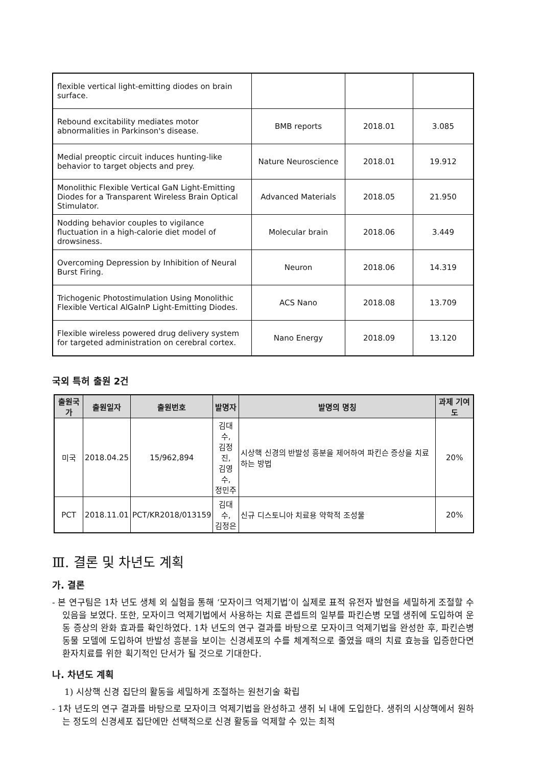| flexible vertical light-emitting diodes on brain surface. | | | |
| Rebound excitability mediates motor abnormalities in Parkinson's disease. | BMB reports | 2018.01 | 3.085 |
| Medial preoptic circuit induces hunting-like behavior to target objects and prey. | Nature Neuroscience | 2018.01 | 19.912 |
| Monolithic Flexible Vertical GaN Light-Emitting Diodes for a Transparent Wireless Brain Optical Stimulator. | Advanced Materials | 2018.05 | 21.950 |
| Nodding behavior couples to vigilance fluctuation in a high-calorie diet model of drowsiness. | Molecular brain | 2018.06 | 3.449 |
| Overcoming Depression by Inhibition of Neural Burst Firing. | Neuron | 2018.06 | 14.319 |
| Trichogenic Photostimulation Using Monolithic Flexible Vertical AlGaInP Light-Emitting Diodes. | ACS Nano | 2018.08 | 13.709 |
| Flexible wireless powered drug delivery system for targeted administration on cerebral cortex. | Nano Energy | 2018.09 | 13.120 |
국외 특허 출원 2건
| 출원국가 | 출원일자 | 출원번호 | 발명자 | 발명의 명칭 | 과제 기여도 |
| --- | --- | --- | --- | --- | --- |
| 미국 | 2018.04.25 | 15/962,894 | 김대수, 김정진, 김영수, 정민주 | 시상핵 신경의 반발성 흥분을 제어하여 파킨슨 증상을 치료하는 방법 | 20% |
| PCT | 2018.11.01 | PCT/KR2018/013159 | 김대수, 김정은 | 신규 디스토니아 치료용 약학적 조성물 | 20% |
Ⅲ. 결론 및 차년도 계획
가. 결론
- 본 연구팀은 1차 년도 생체 외 실험을 통해 ‘모자이크 억제기법’이 실제로 표적 유전자 발현을 세밀하게 조절할 수 있음을 보였다. 또한, 모자이크 억제기법에서 사용하는 치료 콘셉트의 일부를 파킨슨병 모델 생쥐에 도입하여 운동 증상의 완화 효과를 확인하였다. 1차 년도의 연구 결과를 바탕으로 모자이크 억제기법을 완성한 후, 파킨슨병 동물 모델에 도입하여 반발성 흥분을 보이는 신경세포의 수를 체계적으로 줄였을 때의 치료 효능을 입증한다면 환자치료를 위한 획기적인 단서가 될 것으로 기대한다.
나. 차년도 계획
1) 시상핵 신경 집단의 활동을 세밀하게 조절하는 원천기술 확립
- 1차 년도의 연구 결과를 바탕으로 모자이크 억제기법을 완성하고 생쥐 뇌 내에 도입한다. 생쥐의 시상핵에서 원하는 정도의 신경세포 집단에만 선택적으로 신경 활동을 억제할 수 있는 최적